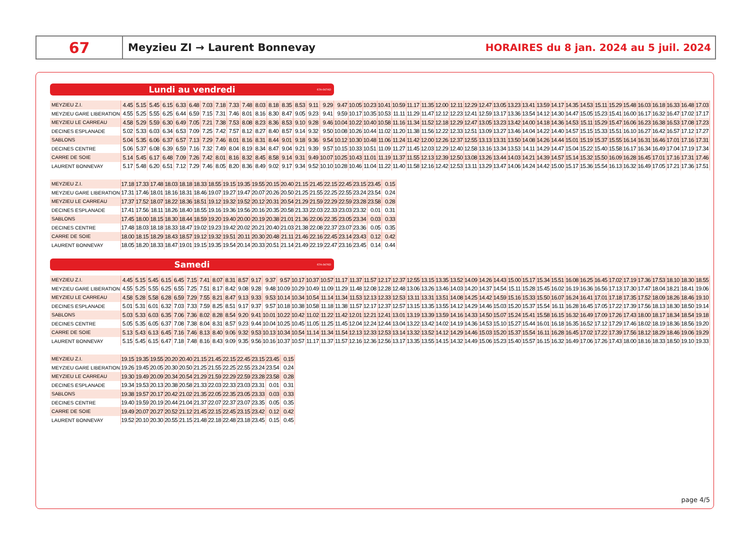67
Meyzieu ZI → Laurent Bonnevay
HORAIRES du 8 jan. 2024 au 5 juil. 2024
Lundi au vendredi 67A-047AD
| MEYZIEU Z.I. | 4.45 | 5.15 | 5.45 | 6.15 | 6.33 | 6.48 | 7.03 | 7.18 | 7.33 | 7.48 | 8.03 | 8.18 | 8.35 | 8.53 | 9.11 | 9.29 | 9.47 | 10.05 | 10.23 | 10.41 | 10.59 | 11.17 | 11.35 | 12.00 | 12.11 | 12.29 | 12.47 | 13.05 | 13.23 | 13.41 | 13.59 | 14.17 | 14.35 | 14.53 | 15.11 | 15.29 | 15.48 | 16.03 | 16.18 | 16.33 | 16.48 | 17.03 |
| MEYZIEU GARE LIBERATION | 4.55 | 5.25 | 5.55 | 6.25 | 6.44 | 6.59 | 7.15 | 7.31 | 7.46 | 8.01 | 8.16 | 8.30 | 8.47 | 9.05 | 9.23 | 9.41 | 9.59 | 10.17 | 10.35 | 10.53 | 11.11 | 11.29 | 11.47 | 12.12 | 12.23 | 12.41 | 12.59 | 13.17 | 13.36 | 13.54 | 14.12 | 14.30 | 14.47 | 15.05 | 15.23 | 15.41 | 16.00 | 16.17 | 16.32 | 16.47 | 17.02 | 17.17 |
| MEYZIEU LE CARREAU | 4.58 | 5.29 | 5.59 | 6.30 | 6.49 | 7.05 | 7.21 | 7.38 | 7.53 | 8.08 | 8.23 | 8.36 | 8.53 | 9.10 | 9.28 | 9.46 | 10.04 | 10.22 | 10.40 | 10.58 | 11.16 | 11.34 | 11.52 | 12.18 | 12.29 | 12.47 | 13.05 | 13.23 | 13.42 | 14.00 | 14.18 | 14.36 | 14.53 | 15.11 | 15.29 | 15.47 | 16.06 | 16.23 | 16.38 | 16.53 | 17.08 | 17.23 |
| DECINES ESPLANADE | 5.02 | 5.33 | 6.03 | 6.34 | 6.53 | 7.09 | 7.25 | 7.42 | 7.57 | 8.12 | 8.27 | 8.40 | 8.57 | 9.14 | 9.32 | 9.50 | 10.08 | 10.26 | 10.44 | 11.02 | 11.20 | 11.38 | 11.56 | 12.22 | 12.33 | 12.51 | 13.09 | 13.27 | 13.46 | 14.04 | 14.22 | 14.40 | 14.57 | 15.15 | 15.33 | 15.51 | 16.10 | 16.27 | 16.42 | 16.57 | 17.12 | 17.27 |
| SABLONS | 5.04 | 5.35 | 6.06 | 6.37 | 6.57 | 7.13 | 7.29 | 7.46 | 8.01 | 8.16 | 8.31 | 8.44 | 9.01 | 9.18 | 9.36 | 9.54 | 10.12 | 10.30 | 10.48 | 11.06 | 11.24 | 11.42 | 12.00 | 12.26 | 12.37 | 12.55 | 13.13 | 13.31 | 13.50 | 14.08 | 14.26 | 14.44 | 15.01 | 15.19 | 15.37 | 15.55 | 16.14 | 16.31 | 16.46 | 17.01 | 17.16 | 17.31 |
| DECINES CENTRE | 5.06 | 5.37 | 6.08 | 6.39 | 6.59 | 7.16 | 7.32 | 7.49 | 8.04 | 8.19 | 8.34 | 8.47 | 9.04 | 9.21 | 9.39 | 9.57 | 10.15 | 10.33 | 10.51 | 11.09 | 11.27 | 11.45 | 12.03 | 12.29 | 12.40 | 12.58 | 13.16 | 13.34 | 13.53 | 14.11 | 14.29 | 14.47 | 15.04 | 15.22 | 15.40 | 15.58 | 16.17 | 16.34 | 16.49 | 17.04 | 17.19 | 17.34 |
| CARRE DE SOIE | 5.14 | 5.45 | 6.17 | 6.48 | 7.09 | 7.26 | 7.42 | 8.01 | 8.16 | 8.32 | 8.45 | 8.58 | 9.14 | 9.31 | 9.49 | 10.07 | 10.25 | 10.43 | 11.01 | 11.19 | 11.37 | 11.55 | 12.13 | 12.39 | 12.50 | 13.08 | 13.26 | 13.44 | 14.03 | 14.21 | 14.39 | 14.57 | 15.14 | 15.32 | 15.50 | 16.09 | 16.28 | 16.45 | 17.01 | 17.16 | 17.31 | 17.46 |
| LAURENT BONNEVAY | 5.17 | 5.48 | 6.20 | 6.51 | 7.12 | 7.29 | 7.46 | 8.05 | 8.20 | 8.36 | 8.49 | 9.02 | 9.17 | 9.34 | 9.52 | 10.10 | 10.28 | 10.46 | 11.04 | 11.22 | 11.40 | 11.58 | 12.16 | 12.42 | 12.53 | 13.11 | 13.29 | 13.47 | 14.06 | 14.24 | 14.42 | 15.00 | 15.17 | 15.36 | 15.54 | 16.13 | 16.32 | 16.49 | 17.05 | 17.21 | 17.36 | 17.51 |
| MEYZIEU Z.I. | 17.18 | 17.33 | 17.48 | 18.03 | 18.18 | 18.33 | 18.55 | 19.15 | 19.35 | 19.55 | 20.15 | 20.40 | 21.15 | 21.45 | 22.15 | 22.45 | 23.15 | 23.45 | 0.15 |
| MEYZIEU GARE LIBERATION | 17.31 | 17.46 | 18.01 | 18.16 | 18.31 | 18.46 | 19.07 | 19.27 | 19.47 | 20.07 | 20.26 | 20.50 | 21.25 | 21.55 | 22.25 | 22.55 | 23.24 | 23.54 | 0.24 |
| MEYZIEU LE CARREAU | 17.37 | 17.52 | 18.07 | 18.22 | 18.36 | 18.51 | 19.12 | 19.32 | 19.52 | 20.12 | 20.31 | 20.54 | 21.29 | 21.59 | 22.29 | 22.59 | 23.28 | 23.58 | 0.28 |
| DECINES ESPLANADE | 17.41 | 17.56 | 18.11 | 18.26 | 18.40 | 18.55 | 19.16 | 19.36 | 19.56 | 20.16 | 20.35 | 20.58 | 21.33 | 22.03 | 22.33 | 23.03 | 23.32 | 0.01 | 0.31 |
| SABLONS | 17.45 | 18.00 | 18.15 | 18.30 | 18.44 | 18.59 | 19.20 | 19.40 | 20.00 | 20.19 | 20.38 | 21.01 | 21.36 | 22.06 | 22.35 | 23.05 | 23.34 | 0.03 | 0.33 |
| DECINES CENTRE | 17.48 | 18.03 | 18.18 | 18.33 | 18.47 | 19.02 | 19.23 | 19.42 | 20.02 | 20.21 | 20.40 | 21.03 | 21.38 | 22.08 | 22.37 | 23.07 | 23.36 | 0.05 | 0.35 |
| CARRE DE SOIE | 18.00 | 18.15 | 18.29 | 18.43 | 18.57 | 19.12 | 19.32 | 19.51 | 20.11 | 20.30 | 20.48 | 21.11 | 21.46 | 22.16 | 22.45 | 23.14 | 23.43 | 0.12 | 0.42 |
| LAURENT BONNEVAY | 18.05 | 18.20 | 18.33 | 18.47 | 19.01 | 19.15 | 19.35 | 19.54 | 20.14 | 20.33 | 20.51 | 21.14 | 21.49 | 22.19 | 22.47 | 23.16 | 23.45 | 0.14 | 0.44 |
Samedi 67A-0476D
| MEYZIEU Z.I. | 4.45 | 5.15 | 5.45 | 6.15 | 6.45 | 7.15 | 7.41 | 8.07 | 8.31 | 8.57 | 9.17 | 9.37 | 9.57 | 10.17 | 10.37 | 10.57 | 11.17 | 11.37 | 11.57 | 12.17 | 12.37 | 12.55 | 13.15 | 13.35 | 13.52 | 14.09 | 14.26 | 14.43 | 15.00 | 15.17 | 15.34 | 15.51 | 16.08 | 16.25 | 16.45 | 17.02 | 17.19 | 17.36 | 17.53 | 18.10 | 18.30 | 18.55 |
| MEYZIEU GARE LIBERATION | 4.55 | 5.25 | 5.55 | 6.25 | 6.55 | 7.25 | 7.51 | 8.17 | 8.42 | 9.08 | 9.28 | 9.48 | 10.09 | 10.29 | 10.49 | 11.09 | 11.29 | 11.48 | 12.08 | 12.28 | 12.48 | 13.06 | 13.26 | 13.46 | 14.03 | 14.20 | 14.37 | 14.54 | 15.11 | 15.28 | 15.45 | 16.02 | 16.19 | 16.36 | 16.56 | 17.13 | 17.30 | 17.47 | 18.04 | 18.21 | 18.41 | 19.06 |
| MEYZIEU LE CARREAU | 4.58 | 5.28 | 5.58 | 6.28 | 6.59 | 7.29 | 7.55 | 8.21 | 8.47 | 9.13 | 9.33 | 9.53 | 10.14 | 10.34 | 10.54 | 11.14 | 11.34 | 11.53 | 12.13 | 12.33 | 12.53 | 13.11 | 13.31 | 13.51 | 14.08 | 14.25 | 14.42 | 14.59 | 15.16 | 15.33 | 15.50 | 16.07 | 16.24 | 16.41 | 17.01 | 17.18 | 17.35 | 17.52 | 18.09 | 18.26 | 18.46 | 19.10 |
| DECINES ESPLANADE | 5.01 | 5.31 | 6.01 | 6.32 | 7.03 | 7.33 | 7.59 | 8.25 | 8.51 | 9.17 | 9.37 | 9.57 | 10.18 | 10.38 | 10.58 | 11.18 | 11.38 | 11.57 | 12.17 | 12.37 | 12.57 | 13.15 | 13.35 | 13.55 | 14.12 | 14.29 | 14.46 | 15.03 | 15.20 | 15.37 | 15.54 | 16.11 | 16.28 | 16.45 | 17.05 | 17.22 | 17.39 | 17.56 | 18.13 | 18.30 | 18.50 | 19.14 |
| SABLONS | 5.03 | 5.33 | 6.03 | 6.35 | 7.06 | 7.36 | 8.02 | 8.28 | 8.54 | 9.20 | 9.41 | 10.01 | 10.22 | 10.42 | 11.02 | 11.22 | 11.42 | 12.01 | 12.21 | 12.41 | 13.01 | 13.19 | 13.39 | 13.59 | 14.16 | 14.33 | 14.50 | 15.07 | 15.24 | 15.41 | 15.58 | 16.15 | 16.32 | 16.49 | 17.09 | 17.26 | 17.43 | 18.00 | 18.17 | 18.34 | 18.54 | 19.18 |
| DECINES CENTRE | 5.05 | 5.35 | 6.05 | 6.37 | 7.08 | 7.38 | 8.04 | 8.31 | 8.57 | 9.23 | 9.44 | 10.04 | 10.25 | 10.45 | 11.05 | 11.25 | 11.45 | 12.04 | 12.24 | 12.44 | 13.04 | 13.22 | 13.42 | 14.02 | 14.19 | 14.36 | 14.53 | 15.10 | 15.27 | 15.44 | 16.01 | 16.18 | 16.35 | 16.52 | 17.12 | 17.29 | 17.46 | 18.02 | 18.19 | 18.36 | 18.56 | 19.20 |
| CARRE DE SOIE | 5.13 | 5.43 | 6.13 | 6.45 | 7.16 | 7.46 | 8.13 | 8.40 | 9.06 | 9.32 | 9.53 | 10.13 | 10.34 | 10.54 | 11.14 | 11.34 | 11.54 | 12.13 | 12.33 | 12.53 | 13.14 | 13.32 | 13.52 | 14.12 | 14.29 | 14.46 | 15.03 | 15.20 | 15.37 | 15.54 | 16.11 | 16.28 | 16.45 | 17.02 | 17.22 | 17.39 | 17.56 | 18.12 | 18.29 | 18.46 | 19.06 | 19.29 |
| LAURENT BONNEVAY | 5.15 | 5.45 | 6.15 | 6.47 | 7.18 | 7.48 | 8.16 | 8.43 | 9.09 | 9.35 | 9.56 | 10.16 | 10.37 | 10.57 | 11.17 | 11.37 | 11.57 | 12.16 | 12.36 | 12.56 | 13.17 | 13.35 | 13.55 | 14.15 | 14.32 | 14.49 | 15.06 | 15.23 | 15.40 | 15.57 | 16.15 | 16.32 | 16.49 | 17.06 | 17.26 | 17.43 | 18.00 | 18.16 | 18.33 | 18.50 | 19.10 | 19.33 |
| MEYZIEU Z.I. | 19.15 | 19.35 | 19.55 | 20.20 | 20.40 | 21.15 | 21.45 | 22.15 | 22.45 | 23.15 | 23.45 | 0.15 |
| MEYZIEU GARE LIBERATION | 19.26 | 19.45 | 20.05 | 20.30 | 20.50 | 21.25 | 21.55 | 22.25 | 22.55 | 23.24 | 23.54 | 0.24 |
| MEYZIEU LE CARREAU | 19.30 | 19.49 | 20.09 | 20.34 | 20.54 | 21.29 | 21.59 | 22.29 | 22.59 | 23.28 | 23.58 | 0.28 |
| DECINES ESPLANADE | 19.34 | 19.53 | 20.13 | 20.38 | 20.58 | 21.33 | 22.03 | 22.33 | 23.03 | 23.31 | 0.01 | 0.31 |
| SABLONS | 19.38 | 19.57 | 20.17 | 20.42 | 21.02 | 21.35 | 22.05 | 22.35 | 23.05 | 23.33 | 0.03 | 0.33 |
| DECINES CENTRE | 19.40 | 19.59 | 20.19 | 20.44 | 21.04 | 21.37 | 22.07 | 22.37 | 23.07 | 23.35 | 0.05 | 0.35 |
| CARRE DE SOIE | 19.49 | 20.07 | 20.27 | 20.52 | 21.12 | 21.45 | 22.15 | 22.45 | 23.15 | 23.42 | 0.12 | 0.42 |
| LAURENT BONNEVAY | 19.52 | 20.10 | 20.30 | 20.55 | 21.15 | 21.48 | 22.18 | 22.48 | 23.18 | 23.45 | 0.15 | 0.45 |
page 4/5